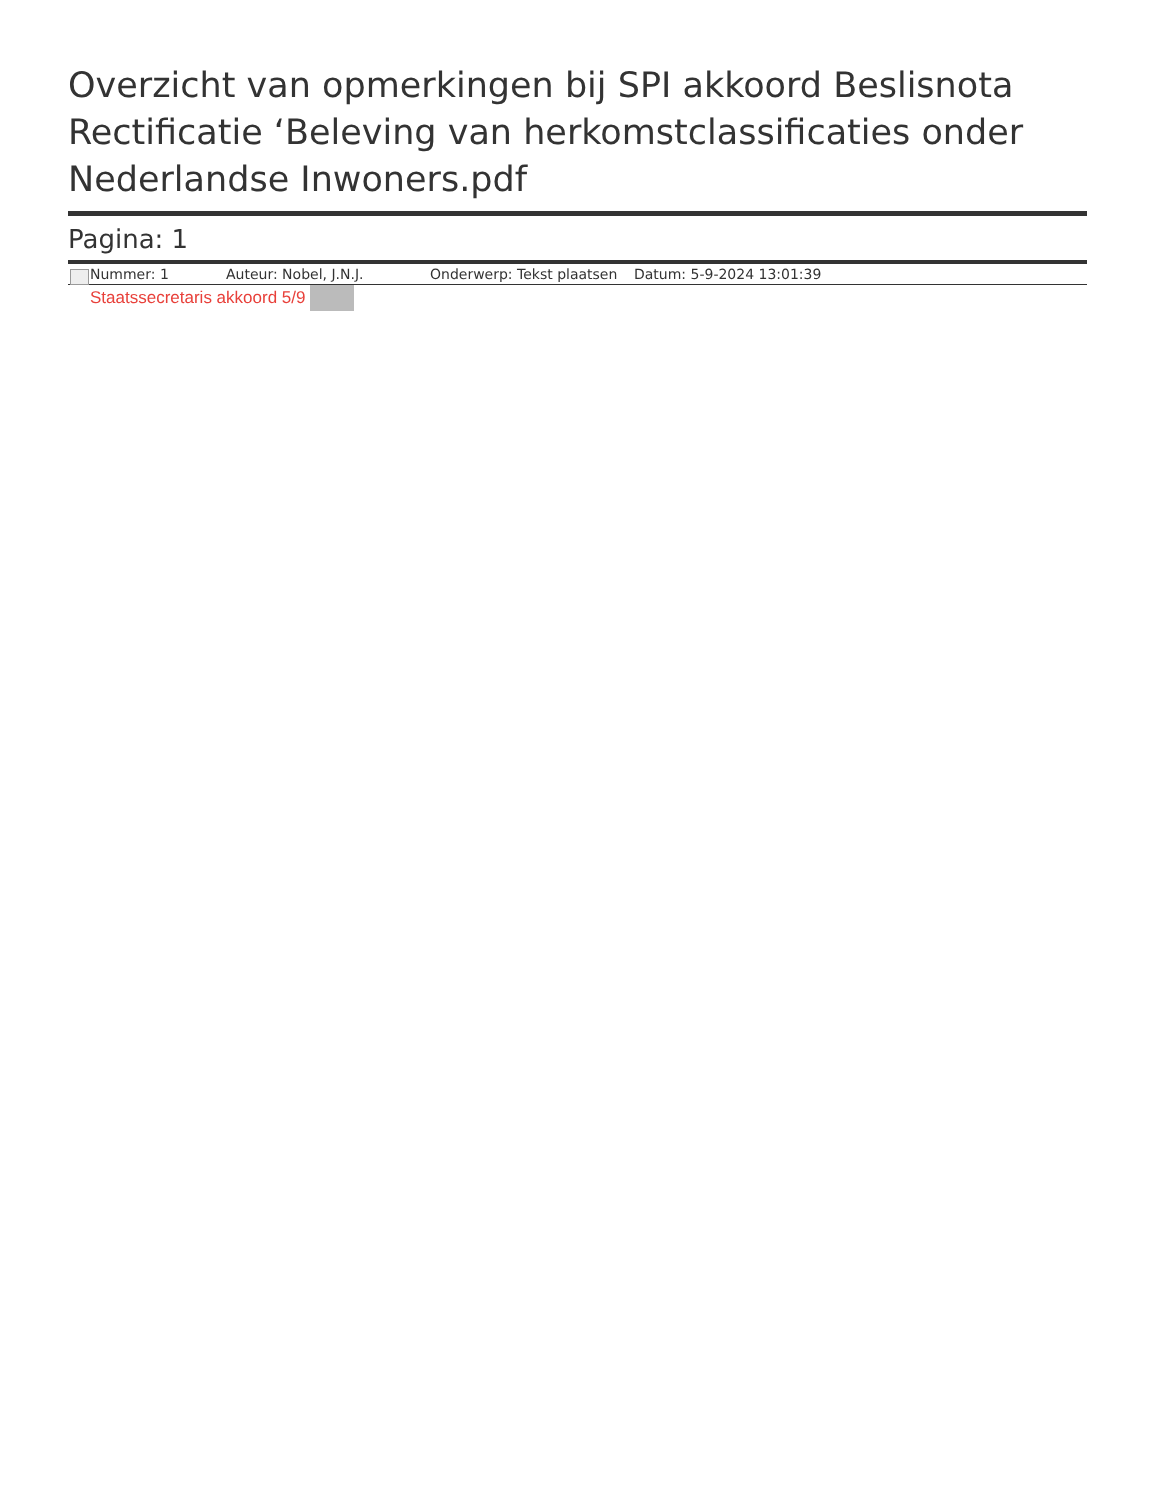Overzicht van opmerkingen bij SPI akkoord Beslisnota Rectificatie ‘Beleving van herkomstclassificaties onder Nederlandse Inwoners.pdf
Pagina: 1
Nummer: 1 Auteur: Nobel, J.N.J. Onderwerp: Tekst plaatsen Datum: 5-9-2024 13:01:39
Staatssecretaris akkoord 5/9